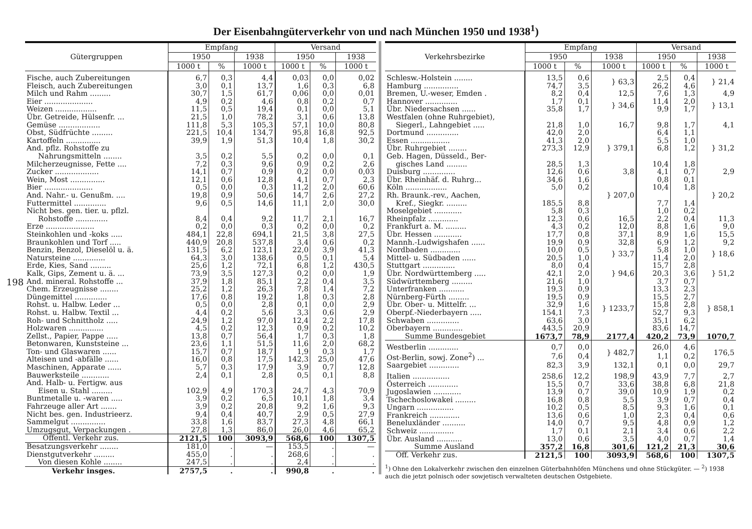Der Eisenbahngüterverkehr von und nach München 1950 und 1938<sup>1</sup>)
198
| Gütergruppen | Empfang | | | Versand | | |
| --- | --- | --- | --- | --- | --- | --- |
| | 1950 | | 1938 | 1950 | | 1938 |
| | 1000 t | % | 1000 t | 1000 t | % | 1000 t |
| Fische, auch Zubereitungen | 6,7 | 0,3 | 4,4 | 0,03 | 0,0 | 0,02 |
| Fleisch, auch Zubereitungen | 3,0 | 0,1 | 13,7 | 1,6 | 0,3 | 6,8 |
| Milch und Rahm ......... | 30,7 | 1,5 | 61,7 | 0,06 | 0,0 | 0,01 |
| Eier ..................... | 4,9 | 0,2 | 4,6 | 0,8 | 0,2 | 0,7 |
| Weizen .................. | 11,5 | 0,5 | 19,4 | 0,1 | 0,0 | 5,1 |
| Übr. Getreide, Hülsenfr. ... | 21,5 | 1,0 | 78,2 | 3,1 | 0,6 | 13,8 |
| Gemüse .................. | 111,8 | 5,3 | 105,3 | 57,1 | 10,0 | 80,8 |
| Obst, Südfrüchte ......... | 221,5 | 10,4 | 134,7 | 95,8 | 16,8 | 92,5 |
| Kartoffeln ............... | 39,9 | 1,9 | 51,3 | 10,4 | 1,8 | 30,2 |
| And. pflz. Rohstoffe zu | | | | | | |
| Nahrungsmitteln ........ | 3,5 | 0,2 | 5,5 | 0,2 | 0,0 | 0,1 |
| Milcherzeugnisse, Fette .... | 7,2 | 0,3 | 9,6 | 0,9 | 0,2 | 2,6 |
| Zucker ................... | 14,1 | 0,7 | 0,9 | 0,2 | 0,0 | 0,03 |
| Wein, Most ............... | 12,1 | 0,6 | 12,8 | 4,1 | 0,7 | 2,3 |
| Bier ..................... | 0,5 | 0,0 | 0,3 | 11,2 | 2,0 | 60,6 |
| And. Nahr.- u. Genußm. .... | 19,8 | 0,9 | 50,6 | 14,7 | 2,6 | 27,2 |
| Futtermittel .............. | 9,6 | 0,5 | 14,6 | 11,1 | 2,0 | 30,0 |
| Nicht bes. gen. tier. u. pflzl. | | | | | | |
| Rohstoffe .............. | 8,4 | 0,4 | 9,2 | 11,7 | 2,1 | 16,7 |
| Erze ..................... | 0,2 | 0,0 | 0,3 | 0,2 | 0,0 | 0,2 |
| Steinkohlen und -koks ..... | 484,1 | 22,8 | 694,1 | 21,5 | 3,8 | 27,5 |
| Braunkohlen und Torf ..... | 440,9 | 20,8 | 537,8 | 3,4 | 0,6 | 0,2 |
| Benzin, Benzol, Dieselöl u. ä. | 131,5 | 6,2 | 123,1 | 22,0 | 3,9 | 41,3 |
| Natursteine .............. | 64,3 | 3,0 | 138,6 | 0,5 | 0,1 | 5,4 |
| Erde, Kies, Sand ......... | 25,6 | 1,2 | 72,1 | 6,8 | 1,2 | 430,5 |
| Kalk, Gips, Zement u. ä. ... | 73,9 | 3,5 | 127,3 | 0,2 | 0,0 | 1,9 |
| And. mineral. Rohstoffe ... | 37,9 | 1,8 | 85,1 | 2,2 | 0,4 | 3,5 |
| Chem. Erzeugnisse ........ | 25,2 | 1,2 | 26,3 | 7,8 | 1,4 | 7,2 |
| Düngemittel .............. | 17,6 | 0,8 | 19,2 | 1,8 | 0,3 | 2,8 |
| Rohst. u. Halbw. Leder ... | 0,5 | 0,0 | 2,8 | 0,1 | 0,0 | 2,9 |
| Rohst. u. Halbw. Textil ... | 4,4 | 0,2 | 5,6 | 3,3 | 0,6 | 2,9 |
| Roh- und Schnittholz ..... | 24,9 | 1,2 | 97,0 | 12,4 | 2,2 | 17,8 |
| Holzwaren ............... | 4,5 | 0,2 | 12,3 | 0,9 | 0,2 | 10,2 |
| Zellst., Papier, Pappe ..... | 13,8 | 0,7 | 56,4 | 1,7 | 0,3 | 1,8 |
| Betonwaren, Kunststeine ... | 23,6 | 1,1 | 51,5 | 11,6 | 2,0 | 68,2 |
| Ton- und Glaswaren ...... | 15,7 | 0,7 | 18,7 | 1,9 | 0,3 | 1,7 |
| Alteisen und -abfälle ...... | 16,0 | 0,8 | 17,5 | 142,3 | 25,0 | 47,6 |
| Maschinen, Apparate ...... | 5,7 | 0,3 | 17,9 | 3,9 | 0,7 | 12,8 |
| Bauwerksteile ............ | 2,4 | 0,1 | 2,8 | 0,5 | 0,1 | 8,8 |
| And. Halb- u. Fertigw. aus | | | | | | |
| Eisen u. Stahl ......... | 102,9 | 4,9 | 170,3 | 24,7 | 4,3 | 70,9 |
| Buntmetalle u. -waren ..... | 3,9 | 0,2 | 6,5 | 10,1 | 1,8 | 3,4 |
| Fahrzeuge aller Art ....... | 3,9 | 0,2 | 20,8 | 9,2 | 1,6 | 9,3 |
| Nicht bes. gen. Industrieerz. | 9,4 | 0,4 | 40,7 | 2,9 | 0,5 | 27,9 |
| Sammelgut ............... | 33,8 | 1,6 | 83,7 | 27,3 | 4,8 | 66,1 |
| Umzugsgut, Verpackungen . | 27,8 | 1,3 | 86,0 | 26,0 | 4,6 | 65,2 |
| Öffentl. Verkehr zus. | 2121,5 | 100 | 3093,9 | 568,6 | 100 | 1307,5 |
| Besatzungsverkehr ........ | 181,0 | . | — | 153,5 | . | — |
| Dienstgutverkehr ......... | 455,0 | . | . | 268,6 | . | . |
| Von diesen Kohle ........ | 247,5 | . | . | 2,4 | . | . |
| Verkehr insges. | 2757,5 | . | . | 990,8 | . | . |
| Verkehrsbezirke | Empfang | | | Versand | | |
| --- | --- | --- | --- | --- | --- | --- |
| | 1950 | | 1938 | 1950 | | 1938 |
| | 1000 t | % | 1000 t | 1000 t | % | 1000 t |
| Schlesw.-Holstein ........ | 13,5 | 0,6 | } 63,3 | 2,5 | 0,4 | } 21,4 |
| Hamburg ............... | 74,7 | 3,5 | | 26,2 | 4,6 | |
| Bremen, U.-weser, Emden . | 8,2 | 0,4 | 12,5 | 7,6 | 1,3 | 4,9 |
| Hannover .............. | 1,7 | 0,1 | } 34,6 | 11,4 | 2,0 | } 13,1 |
| Übr. Niedersachsen ...... | 35,8 | 1,7 | | 9,9 | 1,7 | |
| Westfalen (ohne Ruhrgebiet), | | | | | | |
| Siegerl., Lahngebiet ..... | 21,8 | 1,0 | 16,7 | 9,8 | 1,7 | 4,1 |
| Dortmund .............. | 42,0 | 2,0 | } 379,1 | 6,4 | 1,1 | } 31,2 |
| Essen ................. | 41,3 | 2,0 | | 5,5 | 1,0 | |
| Übr. Ruhrgebiet ........ | 273,3 | 12,9 | | 6,8 | 1,2 | |
| Geb. Hagen, Düsseld., Ber- | | | | | | |
| gisches Land ......... | 28,5 | 1,3 | | 10,4 | 1,8 | |
| Duisburg .............. | 12,6 | 0,6 | 3,8 | 4,1 | 0,7 | 2,9 |
| Übr. Rheinhäf. d. Ruhrg... | 34,6 | 1,6 | } 207,0 | 0,8 | 0,1 | } 20,2 |
| Köln .................. | 5,0 | 0,2 | | 10,4 | 1,8 | |
| Rh. Braunk.-rev., Aachen, | | | | | | |
| Kref., Siegkr. ......... | 185,5 | 8,8 | | 7,7 | 1,4 | |
| Moselgebiet ............ | 5,8 | 0,3 | | 1,0 | 0,2 | |
| Rheinpfalz ............. | 12,3 | 0,6 | 16,5 | 2,2 | 0,4 | 11,3 |
| Frankfurt a. M. ......... | 4,3 | 0,2 | 12,0 | 8,8 | 1,6 | 9,0 |
| Übr. Hessen ............ | 17,7 | 0,8 | 37,1 | 8,9 | 1,6 | 15,5 |
| Mannh.-Ludwigshafen ...... | 19,9 | 0,9 | 32,8 | 6,9 | 1,2 | 9,2 |
| Nordbaden ............. | 10,0 | 0,5 | } 33,7 | 5,8 | 1,0 | } 18,6 |
| Mittel- u. Südbaden ...... | 20,5 | 1,0 | | 11,4 | 2,0 | |
| Stuttgart .............. | 8,0 | 0,4 | } 94,6 | 15,7 | 2,8 | } 51,2 |
| Übr. Nordwürttemberg ..... | 42,1 | 2,0 | | 20,3 | 3,6 | |
| Südwürttemberg ......... | 21,6 | 1,0 | | 3,7 | 0,7 | |
| Unterfranken ........... | 19,3 | 0,9 | } 1233,7 | 13,3 | 2,3 | } 858,1 |
| Nürnberg-Fürth ......... | 19,5 | 0,9 | | 15,5 | 2,7 | |
| Übr. Ober- u. Mittelfr. ... | 32,9 | 1,6 | | 15,8 | 2,8 | |
| Oberpf.-Niederbayern ..... | 154,1 | 7,3 | | 52,7 | 9,3 | |
| Schwaben .............. | 63,6 | 3,0 | | 35,1 | 6,2 | |
| Oberbayern ............. | 443,5 | 20,9 | | 83,6 | 14,7 | |
| Summe Bundesgebiet | 1673,7 | 78,9 | 2177,4 | 420,2 | 73,9 | 1070,7 |
| Westberlin ............. | 0,7 | 0,0 | } 482,7 | 26,0 | 4,6 | 176,5 |
| Ost-Berlin, sowj. Zone<sup>2</sup>) ... | 7,6 | 0,4 | | 1,1 | 0,2 | |
| Saargebiet ............. | 82,3 | 3,9 | 132,1 | 0,1 | 0,0 | 29,7 |
| Italien ................ | 258,6 | 12,2 | 198,9 | 43,9 | 7,7 | 2,7 |
| Österreich ............. | 15,5 | 0,7 | 33,6 | 38,8 | 6,8 | 21,8 |
| Jugoslawien ............ | 13,9 | 0,7 | 39,0 | 10,9 | 1,9 | 0,2 |
| Tschechoslowakei ......... | 16,8 | 0,8 | 5,5 | 3,9 | 0,7 | 0,4 |
| Ungarn ................ | 10,2 | 0,5 | 8,5 | 9,3 | 1,6 | 0,1 |
| Frankreich ............. | 13,6 | 0,6 | 1,0 | 2,3 | 0,4 | 0,6 |
| Beneluxländer .......... | 14,0 | 0,7 | 9,5 | 4,8 | 0,9 | 1,2 |
| Schweiz ............... | 1,7 | 0,1 | 2,1 | 3,4 | 0,6 | 2,2 |
| Übr. Ausland ........... | 13,0 | 0,6 | 3,5 | 4,0 | 0,7 | 1,4 |
| Summe Ausland | 357,2 | 16,8 | 301,6 | 121,2 | 21,3 | 30,6 |
| Öff. Verkehr zus. | 2121,5 | 100 | 3093,9 | 568,6 | 100 | 1307,5 |
<sup>1</sup>) Ohne den Lokalverkehr zwischen den einzelnen Güterbahnhöfen Münchens und ohne Stückgüter. — <sup>2</sup>) 1938 auch die jetzt polnisch oder sowjetisch verwalteten deutschen Ostgebiete.